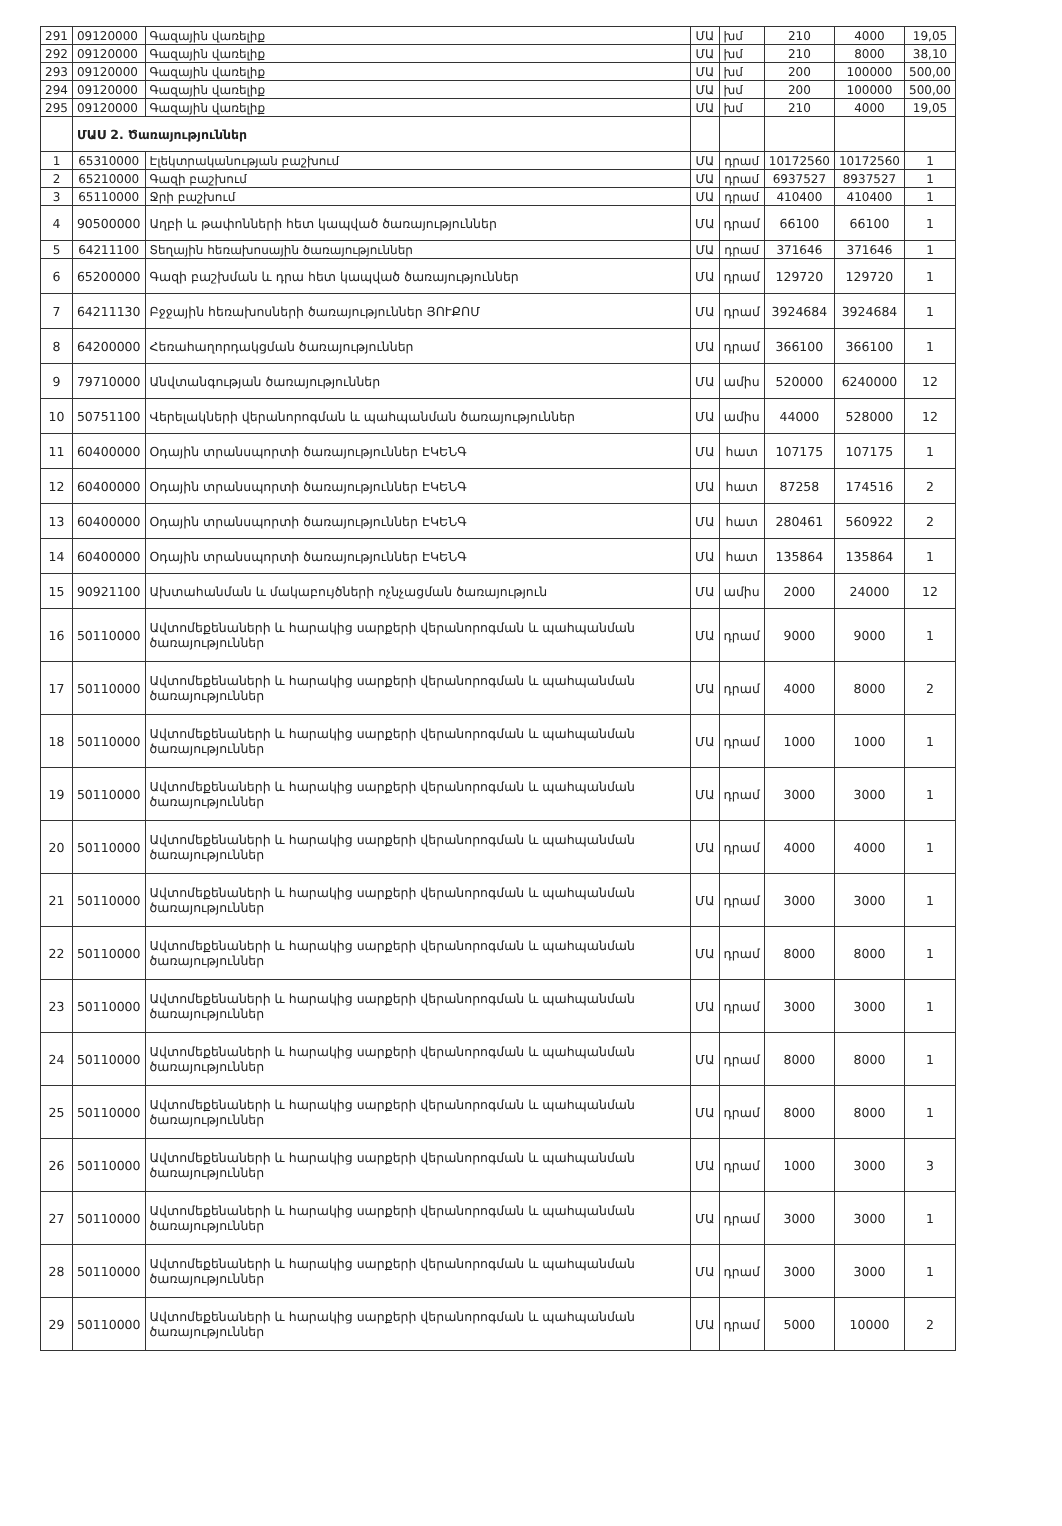| 291 | 09120000 | Գազային վառելիք | ՄԱ | խմ | 210 | 4000 | 19,05 |
| 292 | 09120000 | Գազային վառելիք | ՄԱ | խմ | 210 | 8000 | 38,10 |
| 293 | 09120000 | Գազային վառելիք | ՄԱ | խմ | 200 | 100000 | 500,00 |
| 294 | 09120000 | Գազային վառելիք | ՄԱ | խմ | 200 | 100000 | 500,00 |
| 295 | 09120000 | Գազային վառելիք | ՄԱ | խմ | 210 | 4000 | 19,05 |
| | ՄԱՍ 2. Ծառայություններ | | | | | | |
| 1 | 65310000 | Էլեկտրականության բաշխում | ՄԱ | դրամ | 10172560 | 10172560 | 1 |
| 2 | 65210000 | Գազի բաշխում | ՄԱ | դրամ | 6937527 | 8937527 | 1 |
| 3 | 65110000 | Ջրի բաշխում | ՄԱ | դրամ | 410400 | 410400 | 1 |
| 4 | 90500000 | Աղբի և թափոնների հետ կապված ծառայություններ | ՄԱ | դրամ | 66100 | 66100 | 1 |
| 5 | 64211100 | Տեղային հեռախոսային ծառայություններ | ՄԱ | դրամ | 371646 | 371646 | 1 |
| 6 | 65200000 | Գազի բաշխման և դրա հետ կապված ծառայություններ | ՄԱ | դրամ | 129720 | 129720 | 1 |
| 7 | 64211130 | Բջջային հեռախոսների ծառայություններ ՅՈՒՔՈՄ | ՄԱ | դրամ | 3924684 | 3924684 | 1 |
| 8 | 64200000 | Հեռահաղորդակցման ծառայություններ | ՄԱ | դրամ | 366100 | 366100 | 1 |
| 9 | 79710000 | Անվտանգության ծառայություններ | ՄԱ | ամիս | 520000 | 6240000 | 12 |
| 10 | 50751100 | Վերելակների վերանորոգման և պահպանման ծառայություններ | ՄԱ | ամիս | 44000 | 528000 | 12 |
| 11 | 60400000 | Օդային տրանսպորտի ծառայություններ ԷԿԵՆԳ | ՄԱ | հատ | 107175 | 107175 | 1 |
| 12 | 60400000 | Օդային տրանսպորտի ծառայություններ ԷԿԵՆԳ | ՄԱ | հատ | 87258 | 174516 | 2 |
| 13 | 60400000 | Օդային տրանսպորտի ծառայություններ ԷԿԵՆԳ | ՄԱ | հատ | 280461 | 560922 | 2 |
| 14 | 60400000 | Օդային տրանսպորտի ծառայություններ ԷԿԵՆԳ | ՄԱ | հատ | 135864 | 135864 | 1 |
| 15 | 90921100 | Ախտահանման և մակաբույծների ոչնչացման ծառայություն | ՄԱ | ամիս | 2000 | 24000 | 12 |
| 16 | 50110000 | Ավտոմեքենաների և հարակից սարքերի վերանորոգման և պահպանման ծառայություններ | ՄԱ | դրամ | 9000 | 9000 | 1 |
| 17 | 50110000 | Ավտոմեքենաների և հարակից սարքերի վերանորոգման և պահպանման ծառայություններ | ՄԱ | դրամ | 4000 | 8000 | 2 |
| 18 | 50110000 | Ավտոմեքենաների և հարակից սարքերի վերանորոգման և պահպանման ծառայություններ | ՄԱ | դրամ | 1000 | 1000 | 1 |
| 19 | 50110000 | Ավտոմեքենաների և հարակից սարքերի վերանորոգման և պահպանման ծառայություններ | ՄԱ | դրամ | 3000 | 3000 | 1 |
| 20 | 50110000 | Ավտոմեքենաների և հարակից սարքերի վերանորոգման և պահպանման ծառայություններ | ՄԱ | դրամ | 4000 | 4000 | 1 |
| 21 | 50110000 | Ավտոմեքենաների և հարակից սարքերի վերանորոգման և պահպանման ծառայություններ | ՄԱ | դրամ | 3000 | 3000 | 1 |
| 22 | 50110000 | Ավտոմեքենաների և հարակից սարքերի վերանորոգման և պահպանման ծառայություններ | ՄԱ | դրամ | 8000 | 8000 | 1 |
| 23 | 50110000 | Ավտոմեքենաների և հարակից սարքերի վերանորոգման և պահպանման ծառայություններ | ՄԱ | դրամ | 3000 | 3000 | 1 |
| 24 | 50110000 | Ավտոմեքենաների և հարակից սարքերի վերանորոգման և պահպանման ծառայություններ | ՄԱ | դրամ | 8000 | 8000 | 1 |
| 25 | 50110000 | Ավտոմեքենաների և հարակից սարքերի վերանորոգման և պահպանման ծառայություններ | ՄԱ | դրամ | 8000 | 8000 | 1 |
| 26 | 50110000 | Ավտոմեքենաների և հարակից սարքերի վերանորոգման և պահպանման ծառայություններ | ՄԱ | դրամ | 1000 | 3000 | 3 |
| 27 | 50110000 | Ավտոմեքենաների և հարակից սարքերի վերանորոգման և պահպանման ծառայություններ | ՄԱ | դրամ | 3000 | 3000 | 1 |
| 28 | 50110000 | Ավտոմեքենաների և հարակից սարքերի վերանորոգման և պահպանման ծառայություններ | ՄԱ | դրամ | 3000 | 3000 | 1 |
| 29 | 50110000 | Ավտոմեքենաների և հարակից սարքերի վերանորոգման և պահպանման ծառայություններ | ՄԱ | դրամ | 5000 | 10000 | 2 |